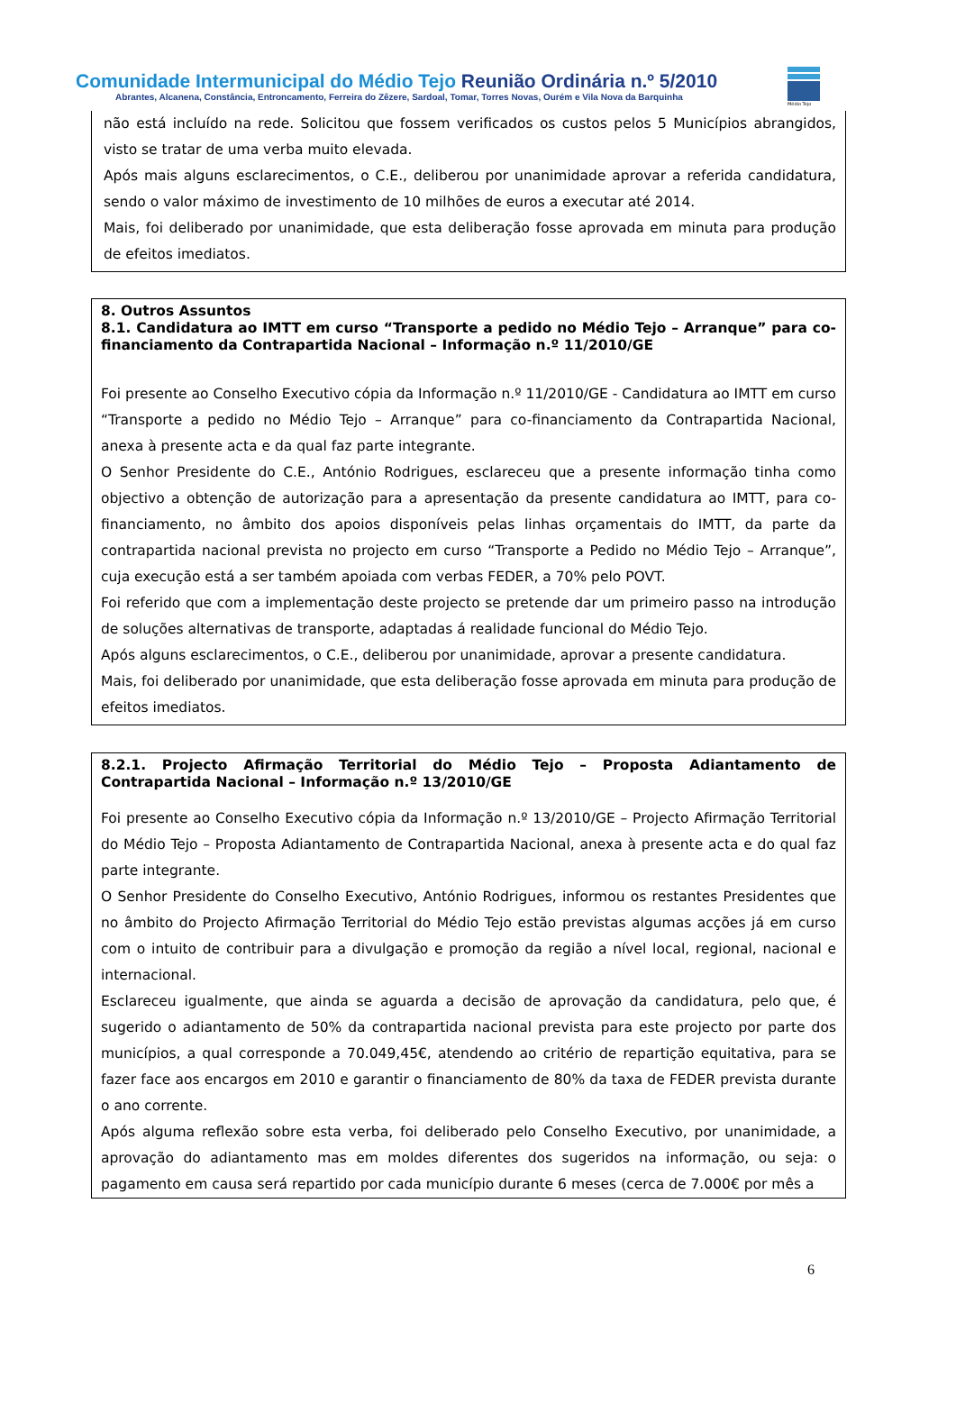Comunidade Intermunicipal do Médio Tejo Reunião Ordinária n.º 5/2010
Abrantes, Alcanena, Constância, Entroncamento, Ferreira do Zêzere, Sardoal, Tomar, Torres Novas, Ourém e Vila Nova da Barquinha
Médio Tejo
não está incluído na rede. Solicitou que fossem verificados os custos pelos 5 Municípios abrangidos, visto se tratar de uma verba muito elevada.
Após mais alguns esclarecimentos, o C.E., deliberou por unanimidade aprovar a referida candidatura, sendo o valor máximo de investimento de 10 milhões de euros a executar até 2014.
Mais, foi deliberado por unanimidade, que esta deliberação fosse aprovada em minuta para produção de efeitos imediatos.
8. Outros Assuntos
8.1. Candidatura ao IMTT em curso “Transporte a pedido no Médio Tejo – Arranque” para co-financiamento da Contrapartida Nacional – Informação n.º 11/2010/GE
Foi presente ao Conselho Executivo cópia da Informação n.º 11/2010/GE - Candidatura ao IMTT em curso “Transporte a pedido no Médio Tejo – Arranque” para co-financiamento da Contrapartida Nacional, anexa à presente acta e da qual faz parte integrante.
O Senhor Presidente do C.E., António Rodrigues, esclareceu que a presente informação tinha como objectivo a obtenção de autorização para a apresentação da presente candidatura ao IMTT, para co-financiamento, no âmbito dos apoios disponíveis pelas linhas orçamentais do IMTT, da parte da contrapartida nacional prevista no projecto em curso “Transporte a Pedido no Médio Tejo – Arranque”, cuja execução está a ser também apoiada com verbas FEDER, a 70% pelo POVT.
Foi referido que com a implementação deste projecto se pretende dar um primeiro passo na introdução de soluções alternativas de transporte, adaptadas á realidade funcional do Médio Tejo.
Após alguns esclarecimentos, o C.E., deliberou por unanimidade, aprovar a presente candidatura.
Mais, foi deliberado por unanimidade, que esta deliberação fosse aprovada em minuta para produção de efeitos imediatos.
8.2.1. Projecto Afirmação Territorial do Médio Tejo – Proposta Adiantamento de Contrapartida Nacional – Informação n.º 13/2010/GE
Foi presente ao Conselho Executivo cópia da Informação n.º 13/2010/GE – Projecto Afirmação Territorial do Médio Tejo – Proposta Adiantamento de Contrapartida Nacional, anexa à presente acta e do qual faz parte integrante.
O Senhor Presidente do Conselho Executivo, António Rodrigues, informou os restantes Presidentes que no âmbito do Projecto Afirmação Territorial do Médio Tejo estão previstas algumas acções já em curso com o intuito de contribuir para a divulgação e promoção da região a nível local, regional, nacional e internacional.
Esclareceu igualmente, que ainda se aguarda a decisão de aprovação da candidatura, pelo que, é sugerido o adiantamento de 50% da contrapartida nacional prevista para este projecto por parte dos municípios, a qual corresponde a 70.049,45€, atendendo ao critério de repartição equitativa, para se fazer face aos encargos em 2010 e garantir o financiamento de 80% da taxa de FEDER prevista durante o ano corrente.
Após alguma reflexão sobre esta verba, foi deliberado pelo Conselho Executivo, por unanimidade, a aprovação do adiantamento mas em moldes diferentes dos sugeridos na informação, ou seja: o pagamento em causa será repartido por cada município durante 6 meses (cerca de 7.000€ por mês a
6